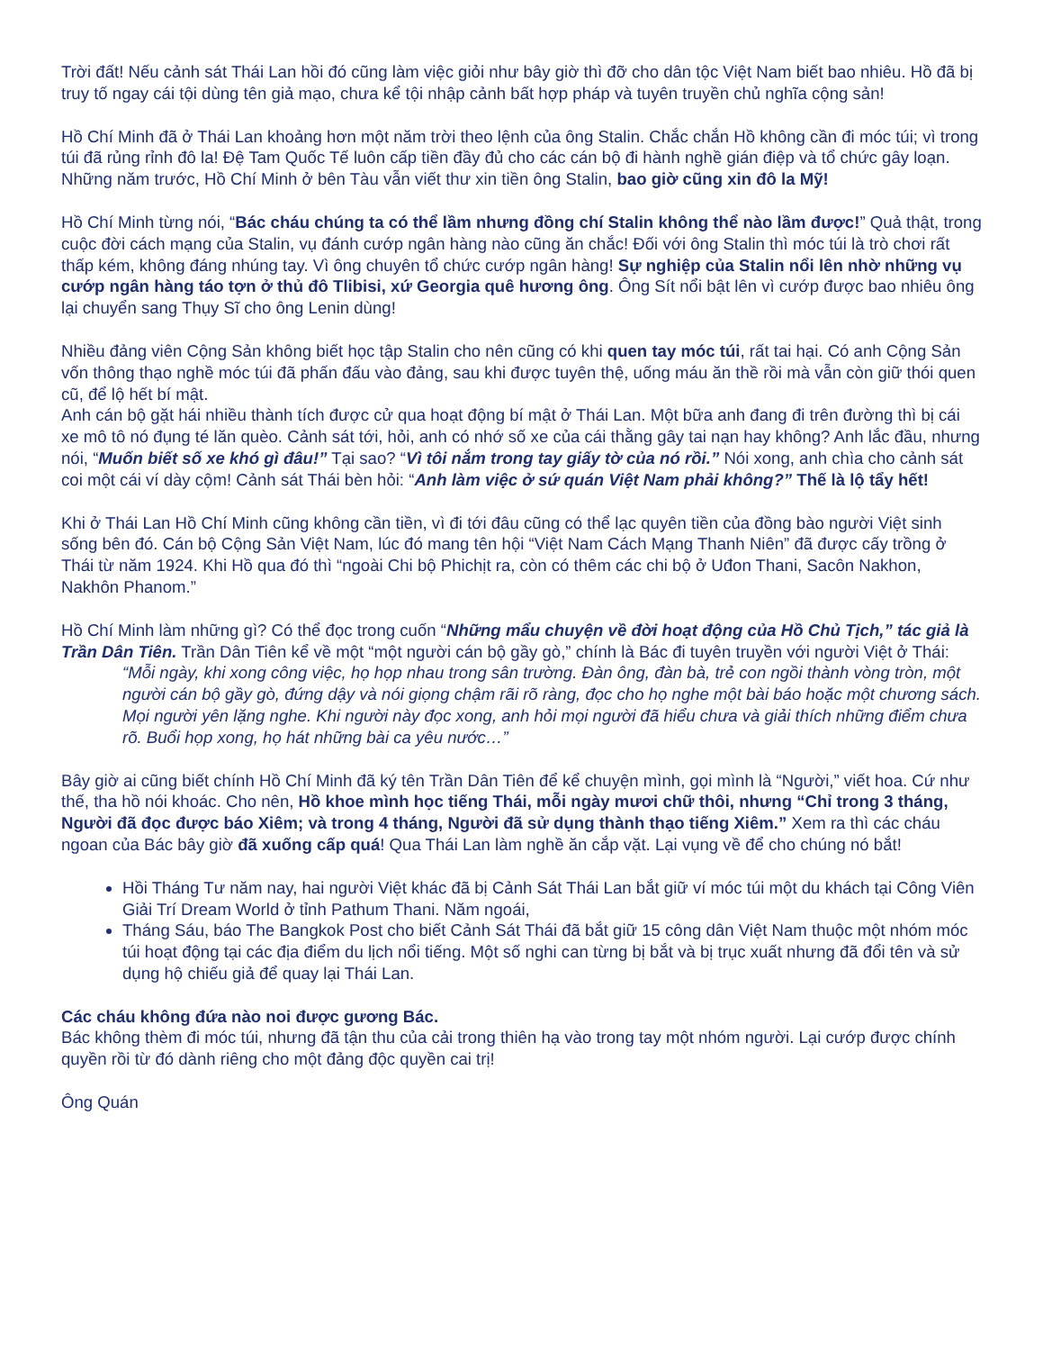Trời đất! Nếu cảnh sát Thái Lan hồi đó cũng làm việc giỏi như bây giờ thì đỡ cho dân tộc Việt Nam biết bao nhiêu. Hồ đã bị truy tố ngay cái tội dùng tên giả mạo, chưa kể tội nhập cảnh bất hợp pháp và tuyên truyền chủ nghĩa cộng sản!
Hồ Chí Minh đã ở Thái Lan khoảng hơn một năm trời theo lệnh của ông Stalin. Chắc chắn Hồ không cần đi móc túi; vì trong túi đã rủng rỉnh đô la! Đệ Tam Quốc Tế luôn cấp tiền đầy đủ cho các cán bộ đi hành nghề gián điệp và tổ chức gây loạn. Những năm trước, Hồ Chí Minh ở bên Tàu vẫn viết thư xin tiền ông Stalin, bao giờ cũng xin đô la Mỹ!
Hồ Chí Minh từng nói, “Bác cháu chúng ta có thể lầm nhưng đồng chí Stalin không thể nào lầm được!” Quả thật, trong cuộc đời cách mạng của Stalin, vụ đánh cướp ngân hàng nào cũng ăn chắc! Đối với ông Stalin thì móc túi là trò chơi rất thấp kém, không đáng nhúng tay. Vì ông chuyên tổ chức cướp ngân hàng! Sự nghiệp của Stalin nổi lên nhờ những vụ cướp ngân hàng táo tợn ở thủ đô Tlibisi, xứ Georgia quê hương ông. Ông Sít nổi bật lên vì cướp được bao nhiêu ông lại chuyển sang Thụy Sĩ cho ông Lenin dùng!
Nhiều đảng viên Cộng Sản không biết học tập Stalin cho nên cũng có khi quen tay móc túi, rất tai hại. Có anh Cộng Sản vốn thông thạo nghề móc túi đã phấn đấu vào đảng, sau khi được tuyên thệ, uống máu ăn thề rồi mà vẫn còn giữ thói quen cũ, để lộ hết bí mật.
Anh cán bộ gặt hái nhiều thành tích được cử qua hoạt động bí mật ở Thái Lan. Một bữa anh đang đi trên đường thì bị cái xe mô tô nó đụng té lăn quèo. Cảnh sát tới, hỏi, anh có nhớ số xe của cái thằng gây tai nạn hay không? Anh lắc đầu, nhưng nói, “Muốn biết số xe khó gì đâu!” Tại sao? “Vì tôi nắm trong tay giấy tờ của nó rồi.” Nói xong, anh chìa cho cảnh sát coi một cái ví dày cộm! Cảnh sát Thái bèn hỏi: “Anh làm việc ở sứ quán Việt Nam phải không?” Thế là lộ tẩy hết!
Khi ở Thái Lan Hồ Chí Minh cũng không cần tiền, vì đi tới đâu cũng có thể lạc quyên tiền của đồng bào người Việt sinh sống bên đó. Cán bộ Cộng Sản Việt Nam, lúc đó mang tên hội “Việt Nam Cách Mạng Thanh Niên” đã được cấy trồng ở Thái từ năm 1924. Khi Hồ qua đó thì “ngoài Chi bộ Phichịt ra, còn có thêm các chi bộ ở Uđon Thani, Sacôn Nakhon, Nakhôn Phanom.”
Hồ Chí Minh làm những gì? Có thể đọc trong cuốn “Những mẩu chuyện về đời hoạt động của Hồ Chủ Tịch,” tác giả là Trần Dân Tiên. Trần Dân Tiên kể về một “một người cán bộ gầy gò,” chính là Bác đi tuyên truyền với người Việt ở Thái:
“Mỗi ngày, khi xong công việc, họ họp nhau trong sân trường. Đàn ông, đàn bà, trẻ con ngồi thành vòng tròn, một người cán bộ gầy gò, đứng dậy và nói giọng chậm rãi rõ ràng, đọc cho họ nghe một bài báo hoặc một chương sách. Mọi người yên lặng nghe. Khi người này đọc xong, anh hỏi mọi người đã hiểu chưa và giải thích những điểm chưa rõ. Buổi họp xong, họ hát những bài ca yêu nước…”
Bây giờ ai cũng biết chính Hồ Chí Minh đã ký tên Trần Dân Tiên để kể chuyện mình, gọi mình là “Người,” viết hoa. Cứ như thế, tha hồ nói khoác. Cho nên, Hồ khoe mình học tiếng Thái, mỗi ngày mươi chữ thôi, nhưng “Chỉ trong 3 tháng, Người đã đọc được báo Xiêm; và trong 4 tháng, Người đã sử dụng thành thạo tiếng Xiêm.” Xem ra thì các cháu ngoan của Bác bây giờ đã xuống cấp quá! Qua Thái Lan làm nghề ăn cắp vặt. Lại vụng về để cho chúng nó bắt!
Hồi Tháng Tư năm nay, hai người Việt khác đã bị Cảnh Sát Thái Lan bắt giữ ví móc túi một du khách tại Công Viên Giải Trí Dream World ở tỉnh Pathum Thani. Năm ngoái,
Tháng Sáu, báo The Bangkok Post cho biết Cảnh Sát Thái đã bắt giữ 15 công dân Việt Nam thuộc một nhóm móc túi hoạt động tại các địa điểm du lịch nổi tiếng. Một số nghi can từng bị bắt và bị trục xuất nhưng đã đổi tên và sử dụng hộ chiếu giả để quay lại Thái Lan.
Các cháu không đứa nào noi được gương Bác.
Bác không thèm đi móc túi, nhưng đã tận thu của cải trong thiên hạ vào trong tay một nhóm người. Lại cướp được chính quyền rồi từ đó dành riêng cho một đảng độc quyền cai trị!
Ông Quán